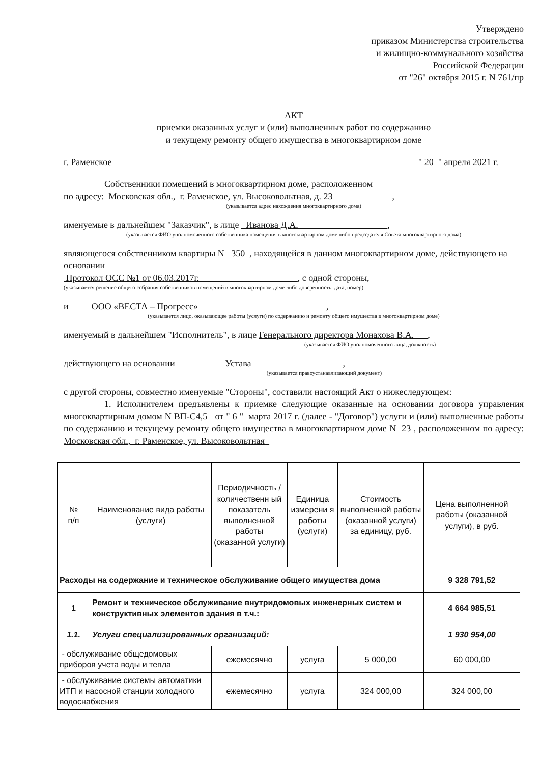Утверждено
приказом Министерства строительства
и жилищно-коммунального хозяйства
Российской Федерации
от "26" октября 2015 г. N 761/пр
АКТ
приемки оказанных услуг и (или) выполненных работ по содержанию
и текущему ремонту общего имущества в многоквартирном доме
г. Раменское " 20 " апреля 2021 г.
Собственники помещений в многоквартирном доме, расположенном
по адресу: Московская обл., г. Раменское, ул. Высоковольтная, д. 23 ,
(указывается адрес нахождения многоквартирного дома)
именуемые в дальнейшем "Заказчик", в лице Иванова Д.А. ,
(указывается ФИО уполномоченного собственника помещения в многоквартирном доме либо председателя Совета многоквартирного дома)
являющегося собственником квартиры N 350 , находящейся в данном многоквартирном доме, действующего на основании
Протокол ОСС №1 от 06.03.2017г. , с одной стороны,
(указывается решение общего собрания собственников помещений в многоквартирном доме либо доверенность, дата, номер)
и ООО «ВЕСТА – Прогресс» ,
(указывается лицо, оказывающее работы (услуги) по содержанию и ремонту общего имущества в многоквартирном доме)
именуемый в дальнейшем "Исполнитель", в лице Генерального директора Монахова В.А. ,
(указывается ФИО уполномоченного лица, должность)
действующего на основании Устава ,
(указывается правоустанавливающий документ)
с другой стороны, совместно именуемые "Стороны", составили настоящий Акт о нижеследующем:
1. Исполнителем предъявлены к приемке следующие оказанные на основании договора управления многоквартирным домом N ВП-С4,5 от " 6 " марта 2017 г. (далее - "Договор") услуги и (или) выполненные работы по содержанию и текущему ремонту общего имущества в многоквартирном доме N 23 , расположенном по адресу: Московская обл., г. Раменское, ул. Высоковольтная
| № п/п | Наименование вида работы (услуги) | Периодичность /количественн ый показатель выполненной работы (оказанной услуги) | Единица измерени я работы (услуги) | Стоимость выполненной работы (оказанной услуги) за единицу, руб. | Цена выполненной работы (оказанной услуги), в руб. |
| --- | --- | --- | --- | --- | --- |
| Расходы на содержание и техническое обслуживание общего имущества дома | | | | | 9 328 791,52 |
| 1 | Ремонт и техническое обслуживание внутридомовых инженерных систем и конструктивных элементов здания в т.ч.: | | | | 4 664 985,51 |
| 1.1. | Услуги специализированных организаций: | | | | 1 930 954,00 |
| - обслуживание общедомовых приборов учета воды и тепла | | ежемесячно | услуга | 5 000,00 | 60 000,00 |
| - обслуживание системы автоматики ИТП и насосной станции холодного водоснабжения | | ежемесячно | услуга | 324 000,00 | 324 000,00 |